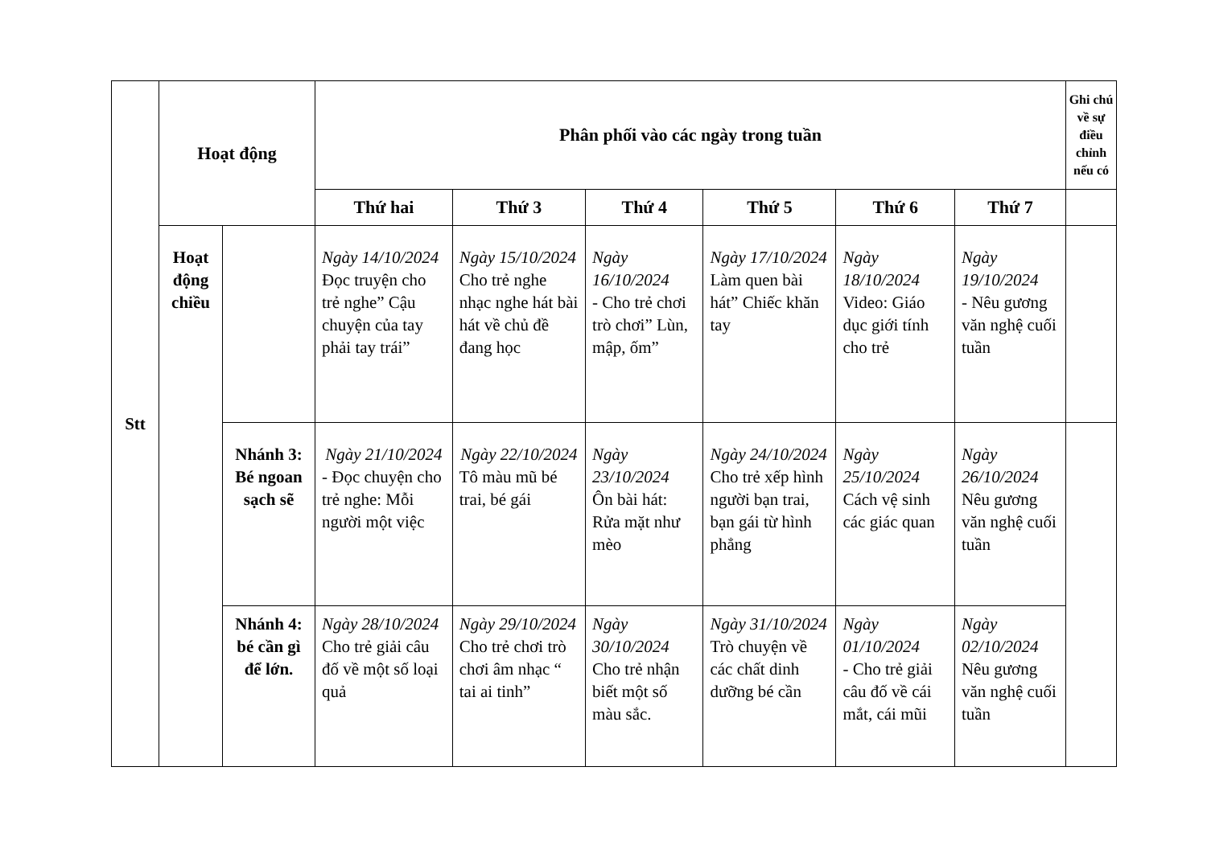| Stt | Hoạt động | | Phân phối vào các ngày trong tuần | | | | | | Ghi chú về sự điều chỉnh nếu có |
| --- | --- | --- | --- | --- | --- | --- | --- | --- | --- |
| | | | Thứ hai | Thứ 3 | Thứ 4 | Thứ 5 | Thứ 6 | Thứ 7 | |
| | Hoạt động chiều | | Ngày 14/10/2024 Đọc truyện cho trẻ nghe” Cậu chuyện của tay phải tay trái” | Ngày 15/10/2024 Cho trẻ nghe nhạc nghe hát bài hát về chủ đề đang học | Ngày 16/10/2024 - Cho trẻ chơi trò chơi” Lùn, mập, ốm” | Ngày 17/10/2024 Làm quen bài hát” Chiếc khăn tay | Ngày 18/10/2024 Video: Giáo dục giới tính cho trẻ | Ngày 19/10/2024 - Nêu gương văn nghệ cuối tuần | |
| | | Nhánh 3: Bé ngoan sạch sẽ | Ngày 21/10/2024 - Đọc chuyện cho trẻ nghe: Mỗi người một việc | Ngày 22/10/2024 Tô màu mũ bé trai, bé gái | Ngày 23/10/2024 Ôn bài hát: Rửa mặt như mèo | Ngày 24/10/2024 Cho trẻ xếp hình người bạn trai, bạn gái từ hình phẳng | Ngày 25/10/2024 Cách vệ sinh các giác quan | Ngày 26/10/2024 Nêu gương văn nghệ cuối tuần | |
| | | Nhánh 4: bé cần gì để lớn. | Ngày 28/10/2024 Cho trẻ giải câu đố về một số loại quả | Ngày 29/10/2024 Cho trẻ chơi trò chơi âm nhạc “ tai ai tinh” | Ngày 30/10/2024 Cho trẻ nhận biết một số màu sắc. | Ngày 31/10/2024 Trò chuyện về các chất dinh dưỡng bé cần | Ngày 01/10/2024 - Cho trẻ giải câu đố về cái mắt, cái mũi | Ngày 02/10/2024 Nêu gương văn nghệ cuối tuần | |